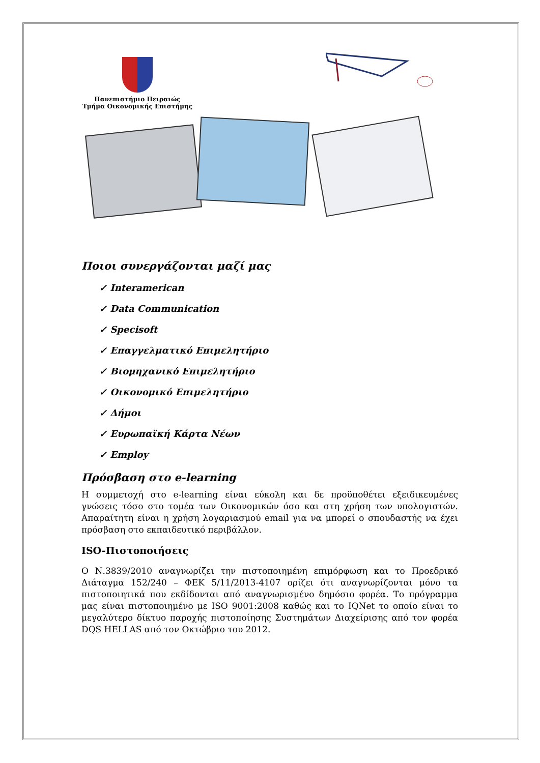Πανεπιστήμιο Πειραιώς
Τμήμα Οικονομικής Επιστήμης
Ποιοι συνεργάζονται μαζί μας
✓ Interamerican
✓ Data Communication
✓ Specisoft
✓ Επαγγελματικό Επιμελητήριο
✓ Βιομηχανικό Επιμελητήριο
✓ Οικονομικό Επιμελητήριο
✓ Δήμοι
✓ Ευρωπαϊκή Κάρτα Νέων
✓ Employ
Πρόσβαση στο e-learning
Η συμμετοχή στο e-learning είναι εύκολη και δε προϋποθέτει εξειδικευμένες γνώσεις τόσο στο τομέα των Οικονομικών όσο και στη χρήση των υπολογιστών. Απαραίτητη είναι η χρήση λογαριασμού email για να μπορεί ο σπουδαστής να έχει πρόσβαση στο εκπαιδευτικό περιβάλλον.
ISO-Πιστοποιήσεις
Ο Ν.3839/2010 αναγνωρίζει την πιστοποιημένη επιμόρφωση και το Προεδρικό Διάταγμα 152/240 – ΦΕΚ 5/11/2013-4107 ορίζει ότι αναγνωρίζονται μόνο τα πιστοποιητικά που εκδίδονται από αναγνωρισμένο δημόσιο φορέα. Το πρόγραμμα μας είναι πιστοποιημένο με ISO 9001:2008 καθώς και το IQNet το οποίο είναι το μεγαλύτερο δίκτυο παροχής πιστοποίησης Συστημάτων Διαχείρισης από τον φορέα DQS HELLAS από τον Οκτώβριο του 2012.